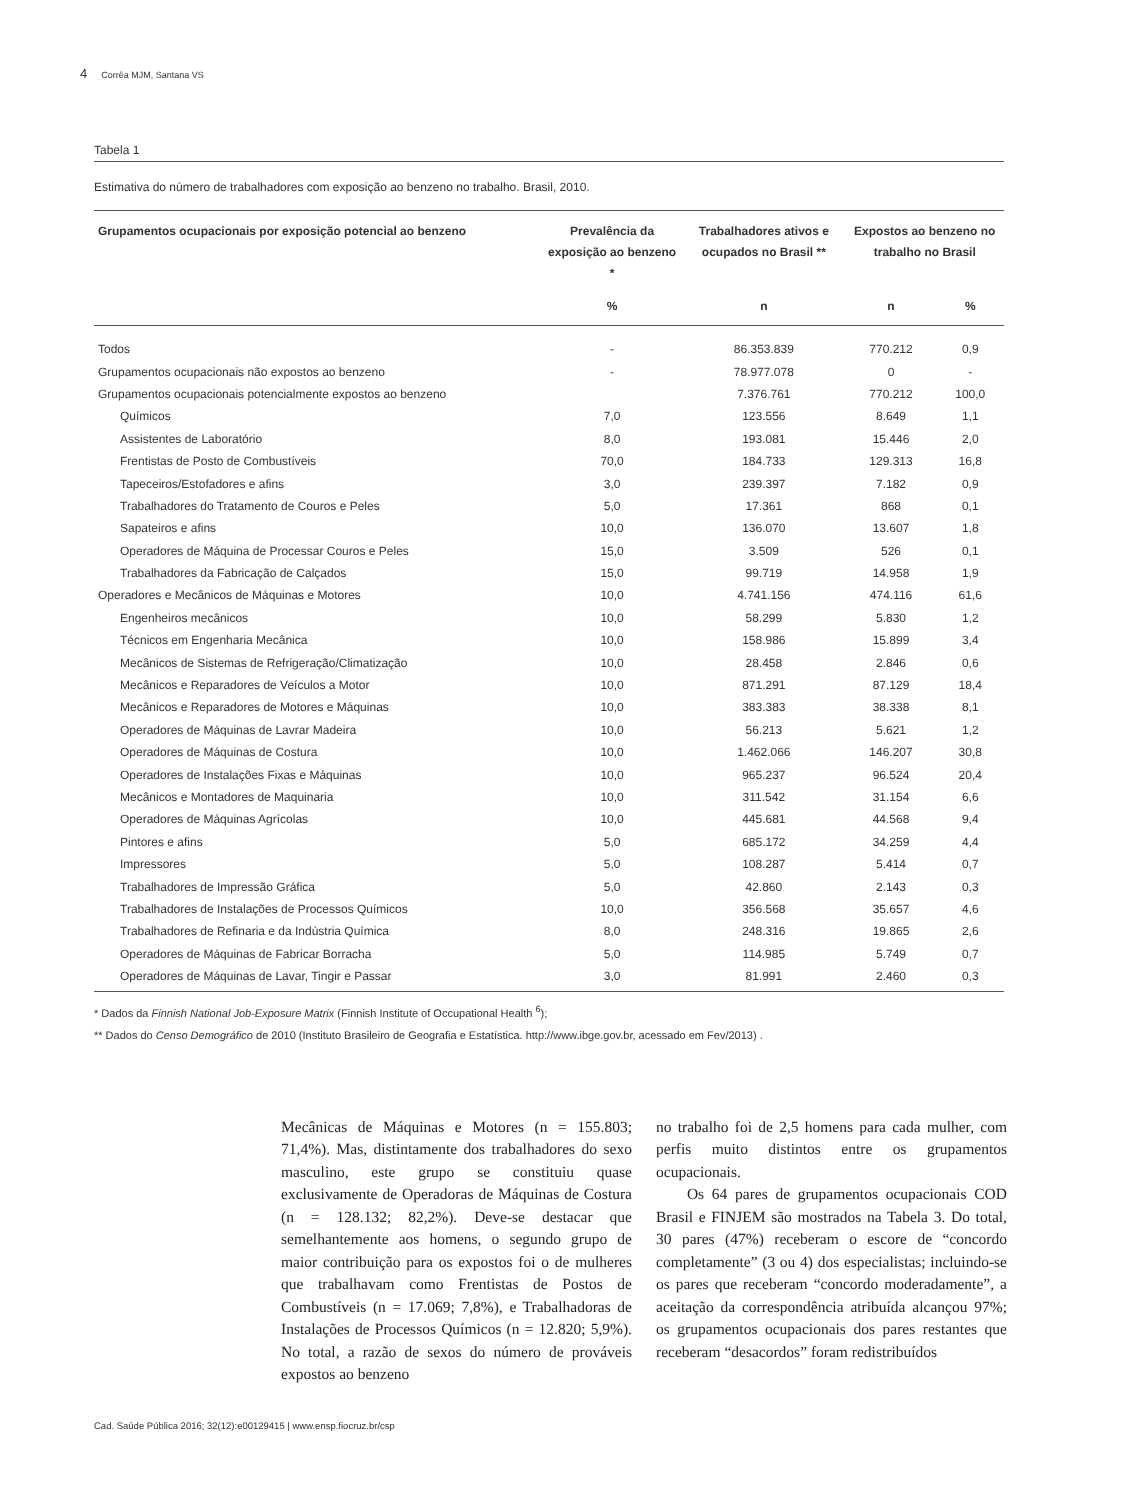4 Corrêa MJM, Santana VS
Tabela 1
Estimativa do número de trabalhadores com exposição ao benzeno no trabalho. Brasil, 2010.
| Grupamentos ocupacionais por exposição potencial ao benzeno | Prevalência da exposição ao benzeno * | Trabalhadores ativos e ocupados no Brasil ** | Expostos ao benzeno no trabalho no Brasil | |
| --- | --- | --- | --- | --- |
| | % | n | n | % |
| Todos | - | 86.353.839 | 770.212 | 0,9 |
| Grupamentos ocupacionais não expostos ao benzeno | - | 78.977.078 | 0 | - |
| Grupamentos ocupacionais potencialmente expostos ao benzeno | | 7.376.761 | 770.212 | 100,0 |
| Químicos | 7,0 | 123.556 | 8.649 | 1,1 |
| Assistentes de Laboratório | 8,0 | 193.081 | 15.446 | 2,0 |
| Frentistas de Posto de Combustíveis | 70,0 | 184.733 | 129.313 | 16,8 |
| Tapeceiros/Estofadores e afins | 3,0 | 239.397 | 7.182 | 0,9 |
| Trabalhadores do Tratamento de Couros e Peles | 5,0 | 17.361 | 868 | 0,1 |
| Sapateiros e afins | 10,0 | 136.070 | 13.607 | 1,8 |
| Operadores de Máquina de Processar Couros e Peles | 15,0 | 3.509 | 526 | 0,1 |
| Trabalhadores da Fabricação de Calçados | 15,0 | 99.719 | 14.958 | 1,9 |
| Operadores e Mecânicos de Máquinas e Motores | 10,0 | 4.741.156 | 474.116 | 61,6 |
| Engenheiros mecânicos | 10,0 | 58.299 | 5.830 | 1,2 |
| Técnicos em Engenharia Mecânica | 10,0 | 158.986 | 15.899 | 3,4 |
| Mecânicos de Sistemas de Refrigeração/Climatização | 10,0 | 28.458 | 2.846 | 0,6 |
| Mecânicos e Reparadores de Veículos a Motor | 10,0 | 871.291 | 87.129 | 18,4 |
| Mecânicos e Reparadores de Motores e Máquinas | 10,0 | 383.383 | 38.338 | 8,1 |
| Operadores de Máquinas de Lavrar Madeira | 10,0 | 56.213 | 5.621 | 1,2 |
| Operadores de Máquinas de Costura | 10,0 | 1.462.066 | 146.207 | 30,8 |
| Operadores de Instalações Fixas e Máquinas | 10,0 | 965.237 | 96.524 | 20,4 |
| Mecânicos e Montadores de Maquinaria | 10,0 | 311.542 | 31.154 | 6,6 |
| Operadores de Máquinas Agrícolas | 10,0 | 445.681 | 44.568 | 9,4 |
| Pintores e afins | 5,0 | 685.172 | 34.259 | 4,4 |
| Impressores | 5,0 | 108.287 | 5.414 | 0,7 |
| Trabalhadores de Impressão Gráfica | 5,0 | 42.860 | 2.143 | 0,3 |
| Trabalhadores de Instalações de Processos Químicos | 10,0 | 356.568 | 35.657 | 4,6 |
| Trabalhadores de Refinaria e da Indústria Química | 8,0 | 248.316 | 19.865 | 2,6 |
| Operadores de Máquinas de Fabricar Borracha | 5,0 | 114.985 | 5.749 | 0,7 |
| Operadores de Máquinas de Lavar, Tingir e Passar | 3,0 | 81.991 | 2.460 | 0,3 |
* Dados da Finnish National Job-Exposure Matrix (Finnish Institute of Occupational Health <sup>6</sup>);
** Dados do Censo Demográfico de 2010 (Instituto Brasileiro de Geografia e Estatística. http://www.ibge.gov.br, acessado em Fev/2013) .
Mecânicas de Máquinas e Motores (n = 155.803; 71,4%). Mas, distintamente dos trabalhadores do sexo masculino, este grupo se constituiu quase exclusivamente de Operadoras de Máquinas de Costura (n = 128.132; 82,2%). Deve-se destacar que semelhantemente aos homens, o segundo grupo de maior contribuição para os expostos foi o de mulheres que trabalhavam como Frentistas de Postos de Combustíveis (n = 17.069; 7,8%), e Trabalhadoras de Instalações de Processos Químicos (n = 12.820; 5,9%). No total, a razão de sexos do número de prováveis expostos ao benzeno
no trabalho foi de 2,5 homens para cada mulher, com perfis muito distintos entre os grupamentos ocupacionais.
Os 64 pares de grupamentos ocupacionais COD Brasil e FINJEM são mostrados na Tabela 3. Do total, 30 pares (47%) receberam o escore de “concordo completamente” (3 ou 4) dos especialistas; incluindo-se os pares que receberam “concordo moderadamente”, a aceitação da correspondência atribuída alcançou 97%; os grupamentos ocupacionais dos pares restantes que receberam “desacordos” foram redistribuídos
Cad. Saúde Pública 2016; 32(12):e00129415 | www.ensp.fiocruz.br/csp